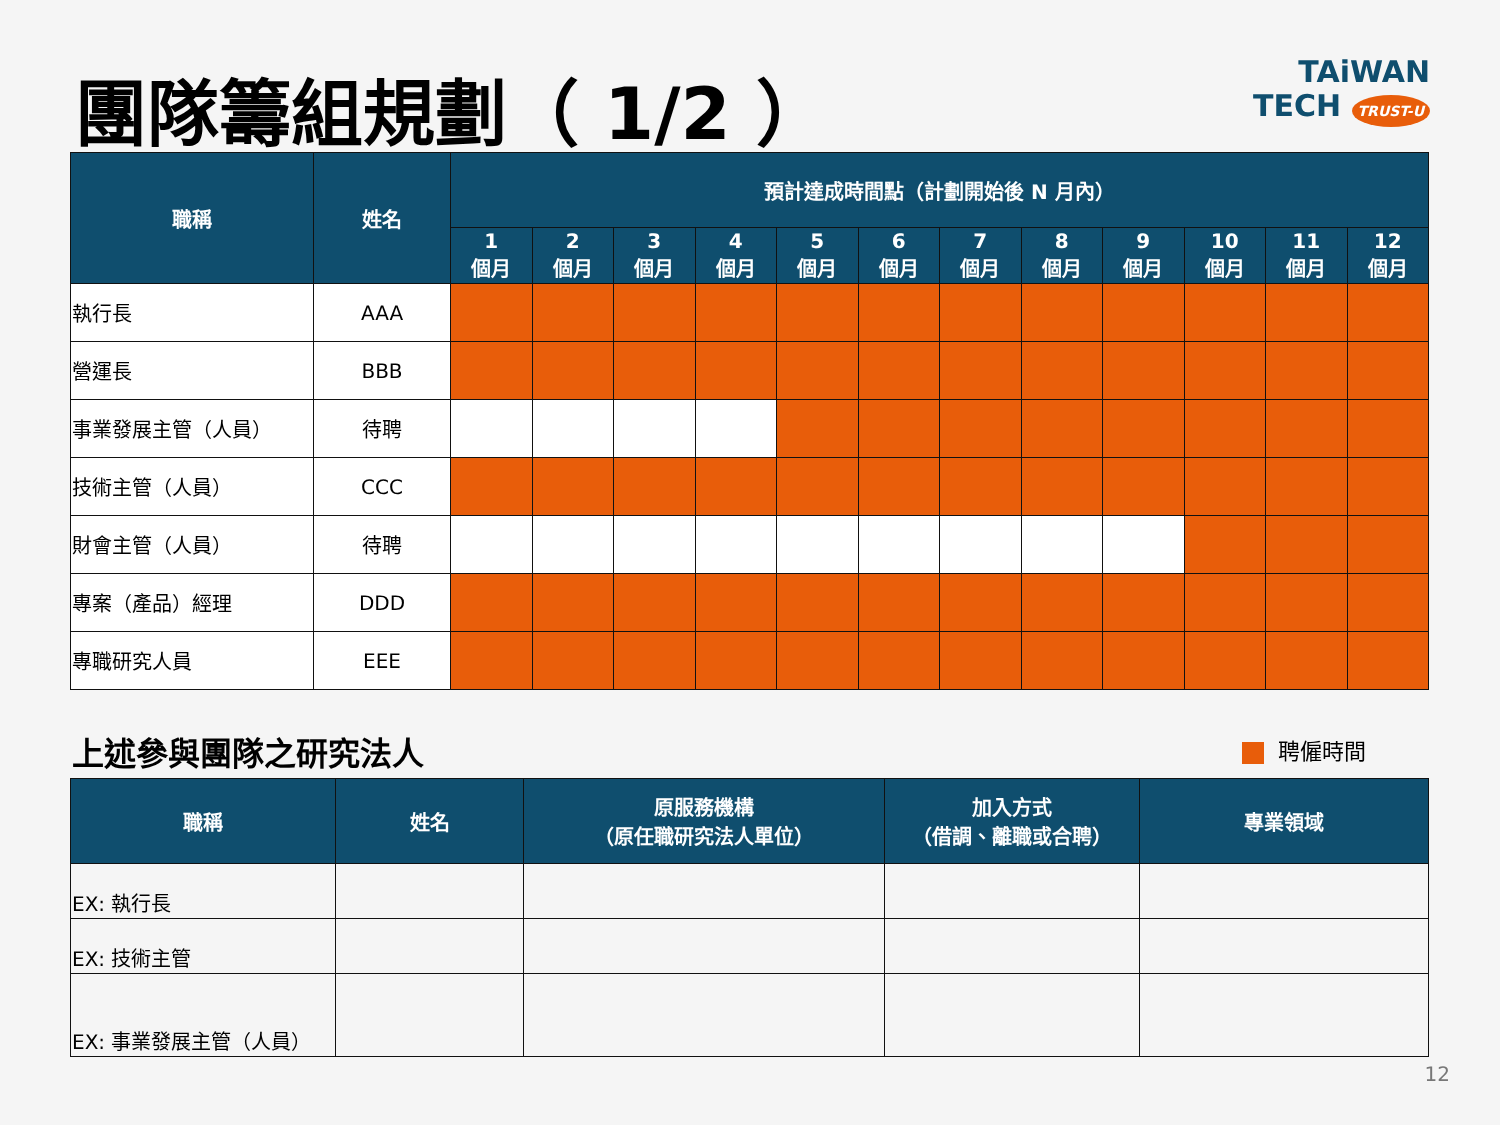團隊籌組規劃（ 1/2 ）
TAiWAN
TECH TRUST-U
| 職稱 | 姓名 | 預計達成時間點（計劃開始後 N 月內） | | | | | | | | | | | |
| --- | --- | --- | --- | --- | --- | --- | --- | --- | --- | --- | --- | --- | --- |
| | | 1 個月 | 2 個月 | 3 個月 | 4 個月 | 5 個月 | 6 個月 | 7 個月 | 8 個月 | 9 個月 | 10 個月 | 11 個月 | 12 個月 |
| 執行長 | AAA | | | | | | | | | | | | |
| 營運長 | BBB | | | | | | | | | | | | |
| 事業發展主管（人員） | 待聘 | | | | | | | | | | | | |
| 技術主管（人員） | CCC | | | | | | | | | | | | |
| 財會主管（人員） | 待聘 | | | | | | | | | | | | |
| 專案（產品）經理 | DDD | | | | | | | | | | | | |
| 專職研究人員 | EEE | | | | | | | | | | | | |
上述參與團隊之研究法人 聘僱時間
| 職稱 | 姓名 | 原服務機構 （原任職研究法人單位） | 加入方式 （借調、離職或合聘） | 專業領域 |
| --- | --- | --- | --- | --- |
| EX: 執行長 | | | | |
| EX: 技術主管 | | | | |
| EX: 事業發展主管（人員） | | | | |
12